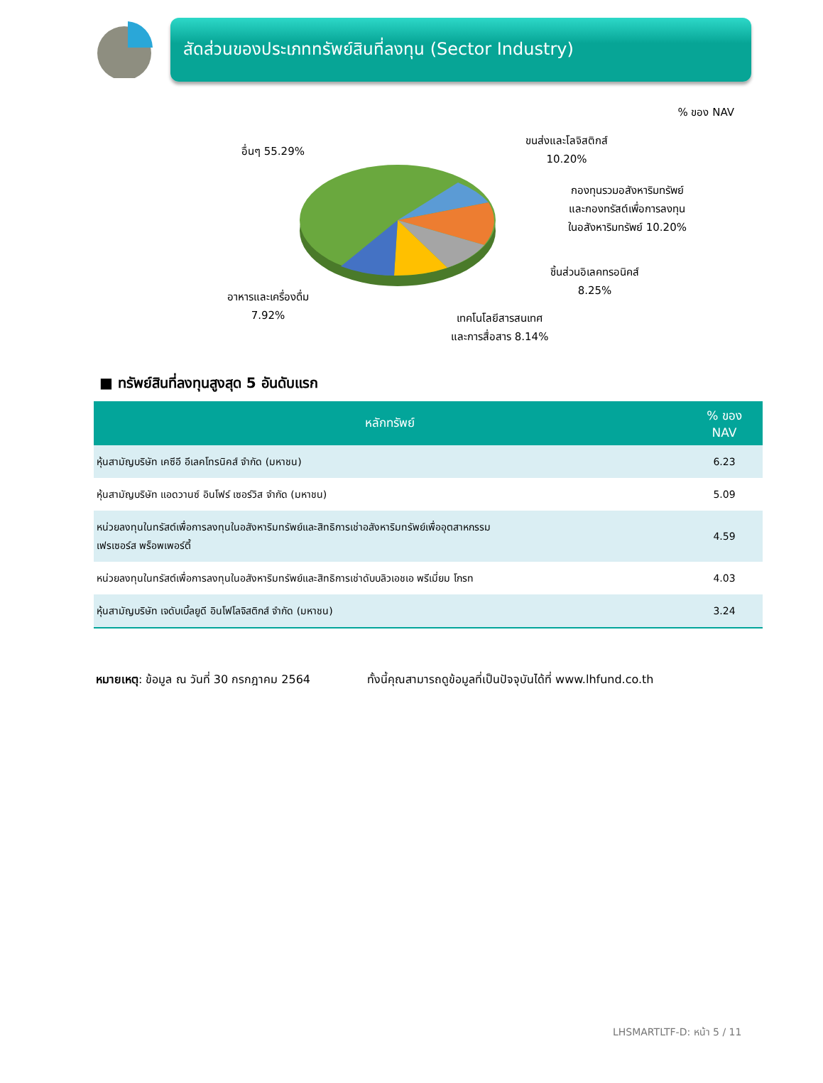สัดส่วนของประเภททรัพย์สินที่ลงทุน (Sector Industry)
% ของ NAV
อื่นๆ 55.29%
ขนส่งและโลจิสติกส์
10.20%
กองทุนรวมอสังหาริมทรัพย์
และกองทรัสต์เพื่อการลงทุน
ในอสังหาริมทรัพย์ 10.20%
ชิ้นส่วนอิเลคทรอนิคส์
8.25%
เทคโนโลยีสารสนเทศ
และการสื่อสาร 8.14%
อาหารและเครื่องดื่ม
7.92%
■ ทรัพย์สินที่ลงทุนสูงสุด 5 อันดับแรก
| หลักทรัพย์ | % ของ NAV |
| --- | --- |
| หุ้นสามัญบริษัท เคซีอี อีเลคโทรนิคส์ จำกัด (มหาชน) | 6.23 |
| หุ้นสามัญบริษัท แอดวานซ์ อินโฟร์ เซอร์วิส จำกัด (มหาชน) | 5.09 |
| หน่วยลงทุนในทรัสต์เพื่อการลงทุนในอสังหาริมทรัพย์และสิทธิการเช่าอสังหาริมทรัพย์เพื่ออุตสาหกรรม เฟรเซอร์ส พร็อพเพอร์ตี้ | 4.59 |
| หน่วยลงทุนในทรัสต์เพื่อการลงทุนในอสังหาริมทรัพย์และสิทธิการเช่าดับบลิวเอชเอ พรีเมี่ยม โกรท | 4.03 |
| หุ้นสามัญบริษัท เจดับเบิ้ลยูดี อินโฟโลจิสติกส์ จำกัด (มหาชน) | 3.24 |
หมายเหตุ: ข้อมูล ณ วันที่ 30 กรกฎาคม 2564 ทั้งนี้คุณสามารถดูข้อมูลที่เป็นปัจจุบันได้ที่ www.lhfund.co.th
LHSMARTLTF-D: หน้า 5 / 11